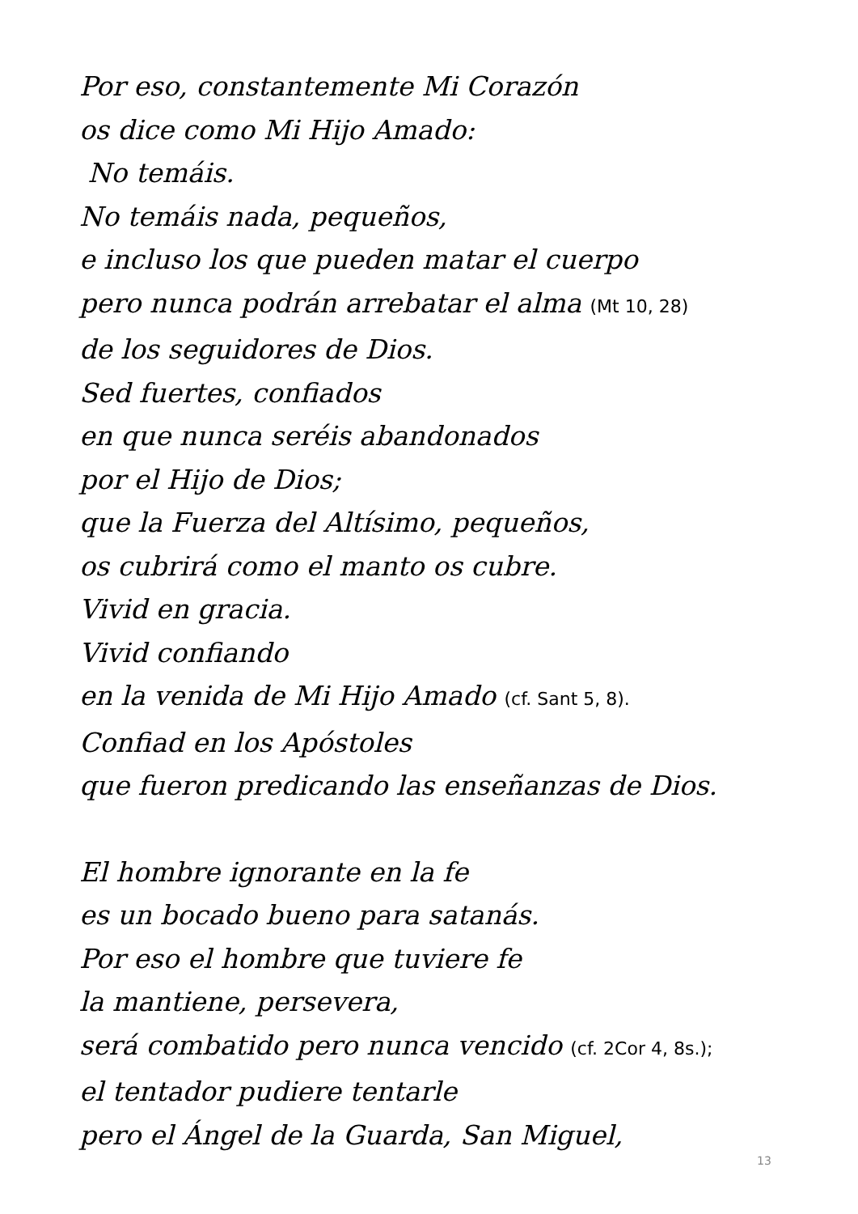Por eso, constantemente Mi Corazón
os dice como Mi Hijo Amado:
No temáis.
No temáis nada, pequeños,
e incluso los que pueden matar el cuerpo
pero nunca podrán arrebatar el alma (Mt 10, 28)
de los seguidores de Dios.
Sed fuertes, confiados
en que nunca seréis abandonados
por el Hijo de Dios;
que la Fuerza del Altísimo, pequeños,
os cubrirá como el manto os cubre.
Vivid en gracia.
Vivid confiando
en la venida de Mi Hijo Amado (cf. Sant 5, 8).
Confiad en los Apóstoles
que fueron predicando las enseñanzas de Dios.
El hombre ignorante en la fe
es un bocado bueno para satanás.
Por eso el hombre que tuviere fe
la mantiene, persevera,
será combatido pero nunca vencido (cf. 2Cor 4, 8s.);
el tentador pudiere tentarle
pero el Ángel de la Guarda, San Miguel,
13